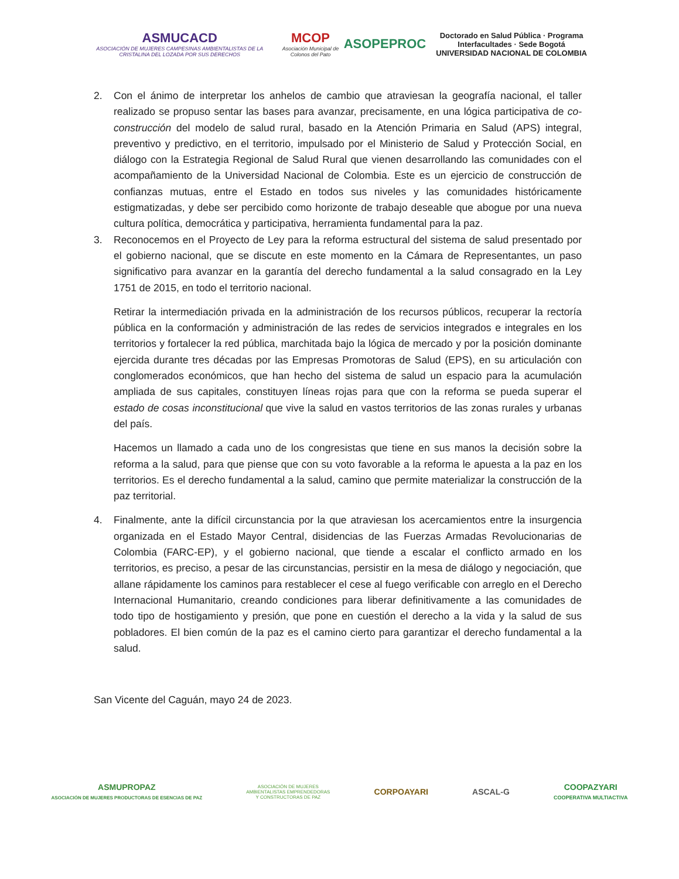ASMUCACD
ASOCIACIÓN DE MUJERES CAMPESINAS AMBIENTALISTAS DE LA CRISTALINA DEL LOZADA POR SUS DERECHOS
MCOP
Asociación Municipal de Colonos del Pato
ASOPEPROC
Doctorado en Salud Pública · Programa Interfacultades · Sede Bogotá
UNIVERSIDAD NACIONAL DE COLOMBIA
2. Con el ánimo de interpretar los anhelos de cambio que atraviesan la geografía nacional, el taller realizado se propuso sentar las bases para avanzar, precisamente, en una lógica participativa de co-construcción del modelo de salud rural, basado en la Atención Primaria en Salud (APS) integral, preventivo y predictivo, en el territorio, impulsado por el Ministerio de Salud y Protección Social, en diálogo con la Estrategia Regional de Salud Rural que vienen desarrollando las comunidades con el acompañamiento de la Universidad Nacional de Colombia. Este es un ejercicio de construcción de confianzas mutuas, entre el Estado en todos sus niveles y las comunidades históricamente estigmatizadas, y debe ser percibido como horizonte de trabajo deseable que abogue por una nueva cultura política, democrática y participativa, herramienta fundamental para la paz.
3. Reconocemos en el Proyecto de Ley para la reforma estructural del sistema de salud presentado por el gobierno nacional, que se discute en este momento en la Cámara de Representantes, un paso significativo para avanzar en la garantía del derecho fundamental a la salud consagrado en la Ley 1751 de 2015, en todo el territorio nacional.
Retirar la intermediación privada en la administración de los recursos públicos, recuperar la rectoría pública en la conformación y administración de las redes de servicios integrados e integrales en los territorios y fortalecer la red pública, marchitada bajo la lógica de mercado y por la posición dominante ejercida durante tres décadas por las Empresas Promotoras de Salud (EPS), en su articulación con conglomerados económicos, que han hecho del sistema de salud un espacio para la acumulación ampliada de sus capitales, constituyen líneas rojas para que con la reforma se pueda superar el estado de cosas inconstitucional que vive la salud en vastos territorios de las zonas rurales y urbanas del país.
Hacemos un llamado a cada uno de los congresistas que tiene en sus manos la decisión sobre la reforma a la salud, para que piense que con su voto favorable a la reforma le apuesta a la paz en los territorios. Es el derecho fundamental a la salud, camino que permite materializar la construcción de la paz territorial.
4. Finalmente, ante la difícil circunstancia por la que atraviesan los acercamientos entre la insurgencia organizada en el Estado Mayor Central, disidencias de las Fuerzas Armadas Revolucionarias de Colombia (FARC-EP), y el gobierno nacional, que tiende a escalar el conflicto armado en los territorios, es preciso, a pesar de las circunstancias, persistir en la mesa de diálogo y negociación, que allane rápidamente los caminos para restablecer el cese al fuego verificable con arreglo en el Derecho Internacional Humanitario, creando condiciones para liberar definitivamente a las comunidades de todo tipo de hostigamiento y presión, que pone en cuestión el derecho a la vida y la salud de sus pobladores. El bien común de la paz es el camino cierto para garantizar el derecho fundamental a la salud.
San Vicente del Caguán, mayo 24 de 2023.
ASMUPROPAZ
ASOCIACIÓN DE MUJERES PRODUCTORAS DE ESENCIAS DE PAZ
ASOCIACIÓN DE MUJERES
AMBIENTALISTAS EMPRENDEDORAS
Y CONSTRUCTORAS DE PAZ
CORPOAYARI ASCAL-G
COOPAZYARI
COOPERATIVA MULTIACTIVA